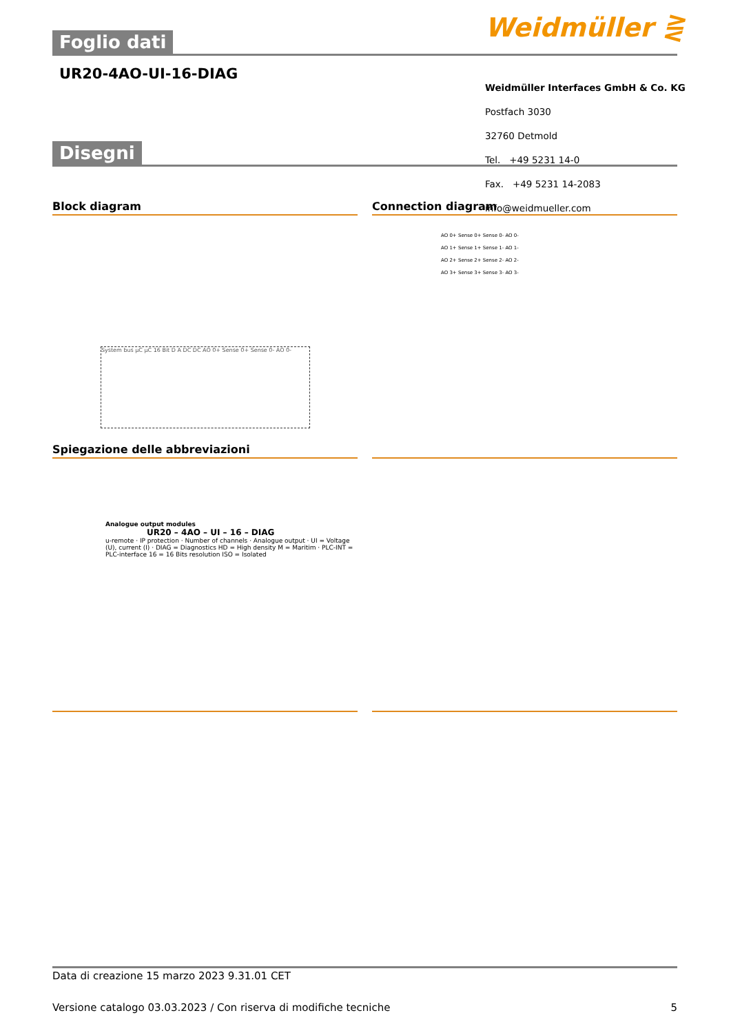Weidmüller ⋛
Foglio dati
UR20-4AO-UI-16-DIAG
Weidmüller Interfaces GmbH & Co. KG
Postfach 3030
32760 Detmold
Tel. +49 5231 14-0
Fax. +49 5231 14-2083
info@weidmueller.com
Disegni
Block diagram
System bus µC µC 16 Bit D A DC DC AO 0+ Sense 0+ Sense 0- AO 0-
Connection diagram
AO 0+ Sense 0+ Sense 0- AO 0-
AO 1+ Sense 1+ Sense 1- AO 1-
AO 2+ Sense 2+ Sense 2- AO 2-
AO 3+ Sense 3+ Sense 3- AO 3-
Spiegazione delle abbreviazioni
Analogue output modules
UR20 – 4AO – UI – 16 – DIAG
u-remote · IP protection · Number of channels · Analogue output · UI = Voltage (U), current (I) · DIAG = Diagnostics HD = High density M = Maritim · PLC-INT = PLC-interface 16 = 16 Bits resolution ISO = Isolated
Data di creazione 15 marzo 2023 9.31.01 CET
Versione catalogo 03.03.2023 / Con riserva di modifiche tecniche 5